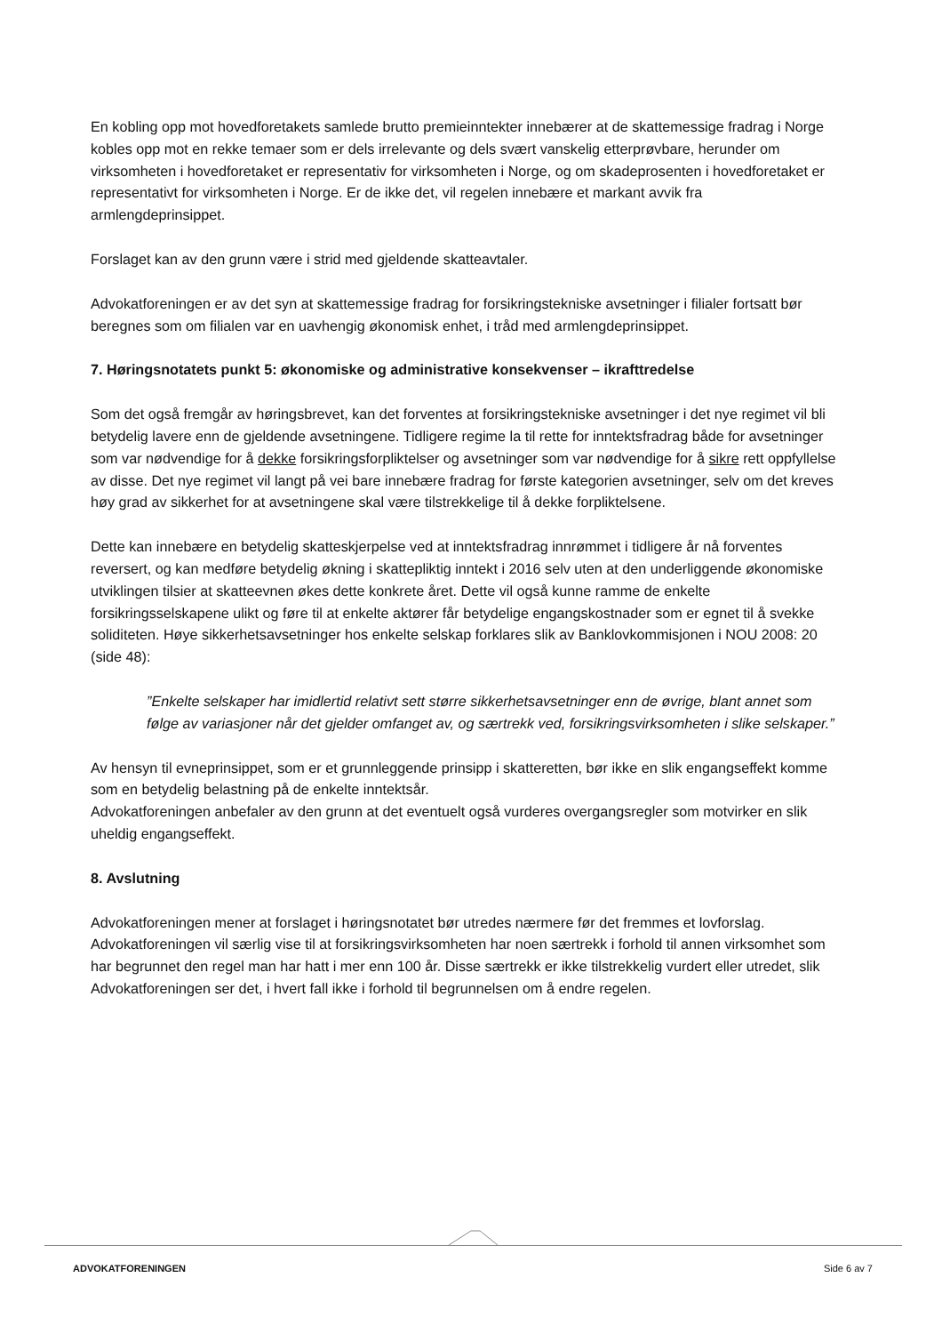En kobling opp mot hovedforetakets samlede brutto premieinntekter innebærer at de skattemessige fradrag i Norge kobles opp mot en rekke temaer som er dels irrelevante og dels svært vanskelig etterprøvbare, herunder om virksomheten i hovedforetaket er representativ for virksomheten i Norge, og om skadeprosenten i hovedforetaket er representativt for virksomheten i Norge. Er de ikke det, vil regelen innebære et markant avvik fra armlengdeprinsippet.
Forslaget kan av den grunn være i strid med gjeldende skatteavtaler.
Advokatforeningen er av det syn at skattemessige fradrag for forsikringstekniske avsetninger i filialer fortsatt bør beregnes som om filialen var en uavhengig økonomisk enhet, i tråd med armlengdeprinsippet.
7. Høringsnotatets punkt 5: økonomiske og administrative konsekvenser – ikrafttredelse
Som det også fremgår av høringsbrevet, kan det forventes at forsikringstekniske avsetninger i det nye regimet vil bli betydelig lavere enn de gjeldende avsetningene. Tidligere regime la til rette for inntektsfradrag både for avsetninger som var nødvendige for å dekke forsikringsforpliktelser og avsetninger som var nødvendige for å sikre rett oppfyllelse av disse. Det nye regimet vil langt på vei bare innebære fradrag for første kategorien avsetninger, selv om det kreves høy grad av sikkerhet for at avsetningene skal være tilstrekkelige til å dekke forpliktelsene.
Dette kan innebære en betydelig skatteskjerpelse ved at inntektsfradrag innrømmet i tidligere år nå forventes reversert, og kan medføre betydelig økning i skattepliktig inntekt i 2016 selv uten at den underliggende økonomiske utviklingen tilsier at skatteevnen økes dette konkrete året. Dette vil også kunne ramme de enkelte forsikringsselskapene ulikt og føre til at enkelte aktører får betydelige engangskostnader som er egnet til å svekke soliditeten. Høye sikkerhetsavsetninger hos enkelte selskap forklares slik av Banklovkommisjonen i NOU 2008: 20 (side 48):
”Enkelte selskaper har imidlertid relativt sett større sikkerhetsavsetninger enn de øvrige, blant annet som følge av variasjoner når det gjelder omfanget av, og særtrekk ved, forsikringsvirksomheten i slike selskaper.”
Av hensyn til evneprinsippet, som er et grunnleggende prinsipp i skatteretten, bør ikke en slik engangseffekt komme som en betydelig belastning på de enkelte inntektsår.
Advokatforeningen anbefaler av den grunn at det eventuelt også vurderes overgangsregler som motvirker en slik uheldig engangseffekt.
8. Avslutning
Advokatforeningen mener at forslaget i høringsnotatet bør utredes nærmere før det fremmes et lovforslag. Advokatforeningen vil særlig vise til at forsikringsvirksomheten har noen særtrekk i forhold til annen virksomhet som har begrunnet den regel man har hatt i mer enn 100 år. Disse særtrekk er ikke tilstrekkelig vurdert eller utredet, slik Advokatforeningen ser det, i hvert fall ikke i forhold til begrunnelsen om å endre regelen.
ADVOKATFORENINGEN Side 6 av 7